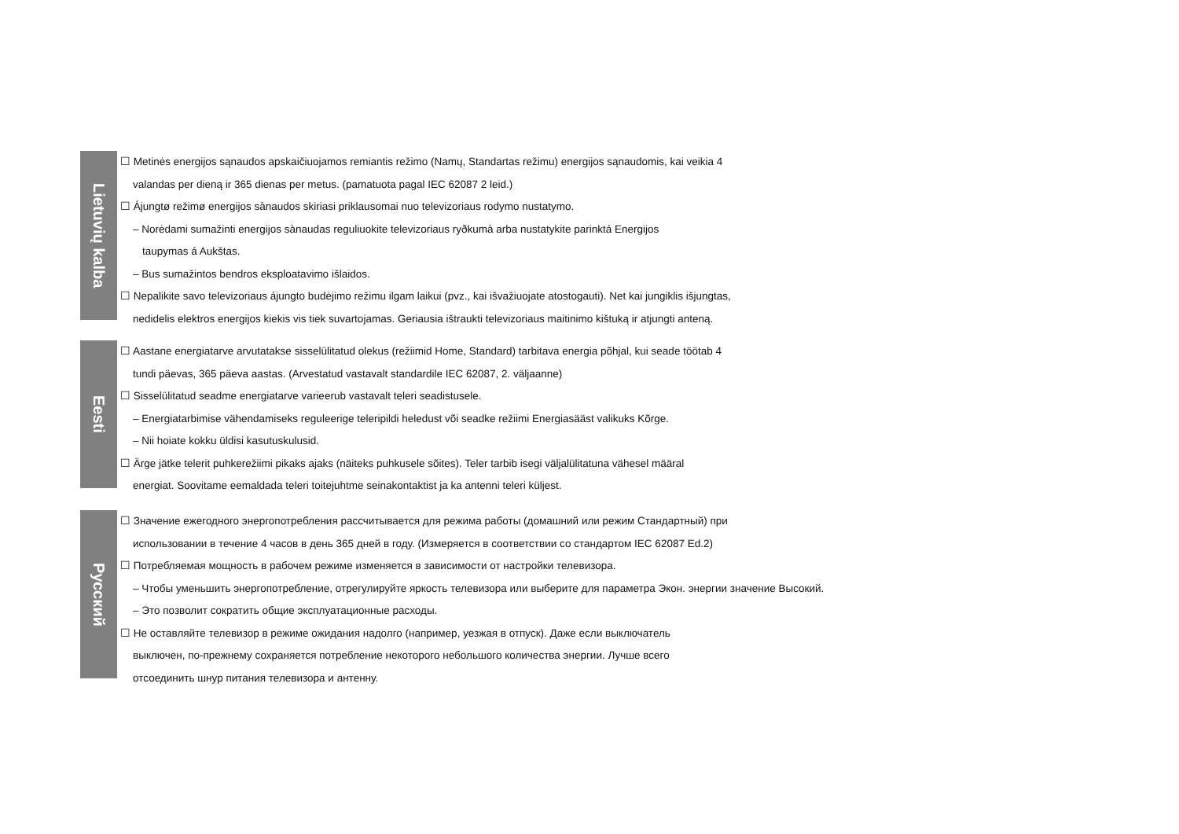Lietuvių kalba
☐ Metinės energijos sąnaudos apskaičiuojamos remiantis režimo (Namų, Standartas režimu) energijos sąnaudomis, kai veikia 4
valandas per dieną ir 365 dienas per metus. (pamatuota pagal IEC 62087 2 leid.)
☐ Ájungtø režimø energijos sànaudos skiriasi priklausomai nuo televizoriaus rodymo nustatymo.
– Norėdami sumažinti energijos sànaudas reguliuokite televizoriaus ryðkumà arba nustatykite parinktá Energijos
taupymas á Aukštas.
– Bus sumažintos bendros eksploatavimo išlaidos.
☐ Nepalikite savo televizoriaus ájungto budėjimo režimu ilgam laikui (pvz., kai išvažiuojate atostogauti). Net kai jungiklis išjungtas,
nedidelis elektros energijos kiekis vis tiek suvartojamas. Geriausia ištraukti televizoriaus maitinimo kištuką ir atjungti anteną.
Eesti
☐ Aastane energiatarve arvutatakse sisselülitatud olekus (režiimid Home, Standard) tarbitava energia põhjal, kui seade töötab 4
tundi päevas, 365 päeva aastas. (Arvestatud vastavalt standardile IEC 62087, 2. väljaanne)
☐ Sisselülitatud seadme energiatarve varieerub vastavalt teleri seadistusele.
– Energiatarbimise vähendamiseks reguleerige teleripildi heledust või seadke režiimi Energiasääst valikuks Kõrge.
– Nii hoiate kokku üldisi kasutuskulusid.
☐ Ärge jätke telerit puhkerežiimi pikaks ajaks (näiteks puhkusele sõites). Teler tarbib isegi väljalülitatuna vähesel määral
energiat. Soovitame eemaldada teleri toitejuhtme seinakontaktist ja ka antenni teleri küljest.
Русский
☐ Значение ежегодного энергопотребления рассчитывается для режима работы (домашний или режим Стандартный) при
использовании в течение 4 часов в день 365 дней в году. (Измеряется в соответствии со стандартом IEC 62087 Ed.2)
☐ Потребляемая мощность в рабочем режиме изменяется в зависимости от настройки телевизора.
– Чтобы уменьшить энергопотребление, отрегулируйте яркость телевизора или выберите для параметра Экон. энергии значение Высокий.
– Это позволит сократить общие эксплуатационные расходы.
☐ Не оставляйте телевизор в режиме ожидания надолго (например, уезжая в отпуск). Даже если выключатель
выключен, по-прежнему сохраняется потребление некоторого небольшого количества энергии. Лучше всего
отсоединить шнур питания телевизора и антенну.